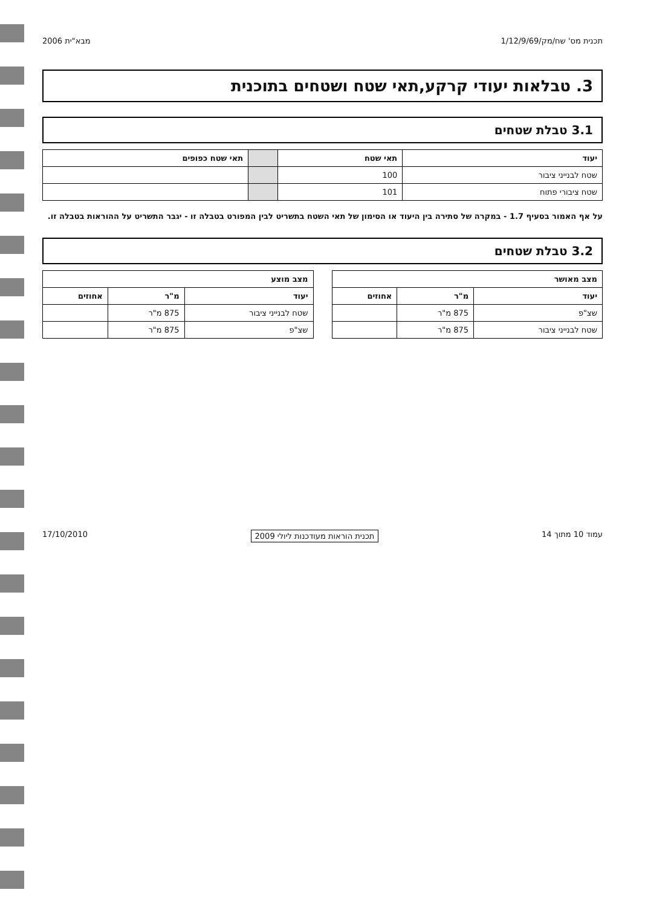תכנית מס' שח/מק/1/12/9/69 מבא"ית 2006
3. טבלאות יעודי קרקע,תאי שטח ושטחים בתוכנית
3.1 טבלת שטחים
| יעוד | תאי שטח | | תאי שטח כפופים |
| --- | --- | --- | --- |
| שטח לבנייני ציבור | 100 | | |
| שטח ציבורי פתוח | 101 | | |
על אף האמור בסעיף 1.7 - במקרה של סתירה בין היעוד או הסימון של תאי השטח בתשריט לבין המפורט בטבלה זו - יגבר התשריט על ההוראות בטבלה זו.
3.2 טבלת שטחים
| מצב מאושר | | |
| --- | --- | --- |
| יעוד | מ"ר | אחוזים |
| שצ"פ | 875 מ"ר | |
| שטח לבנייני ציבור | 875 מ"ר | |
| מצב מוצע | | |
| --- | --- | --- |
| יעוד | מ"ר | אחוזים |
| שטח לבנייני ציבור | 875 מ"ר | |
| שצ"פ | 875 מ"ר | |
עמוד 10 מתוך 14 תכנית הוראות מעודכנות ליולי 2009 17/10/2010